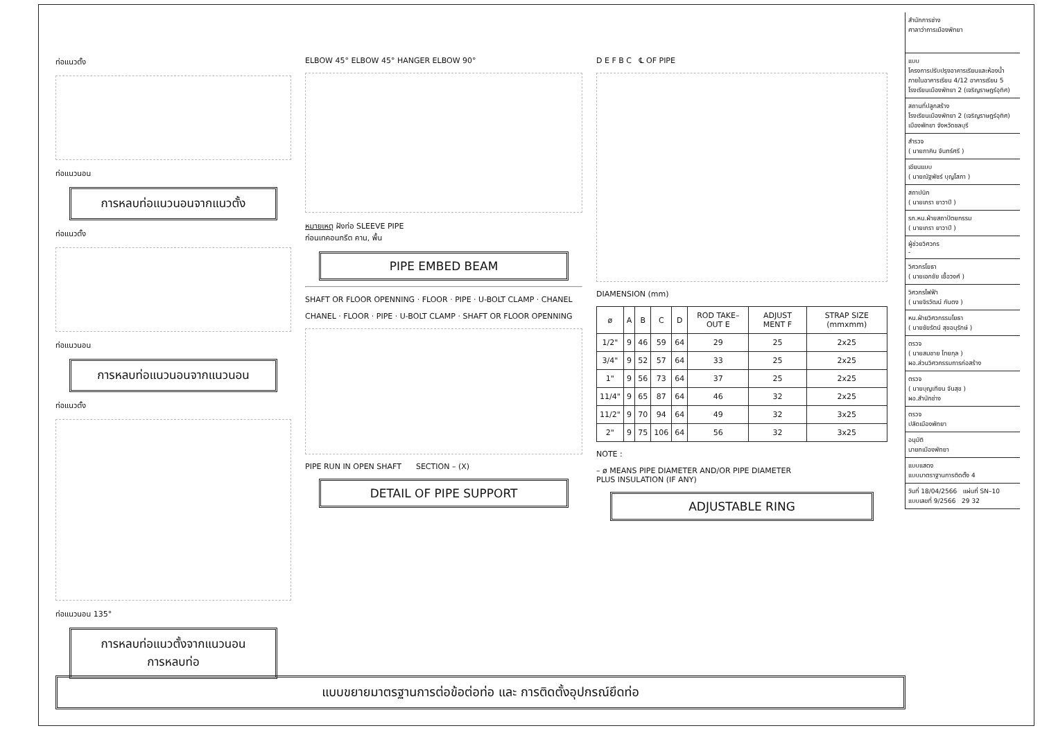ท่อแนวตั้ง
ท่อแนวนอน
การหลบท่อแนวนอนจากแนวตั้ง
ท่อแนวตั้ง
ท่อแนวนอน
การหลบท่อแนวนอนจากแนวนอน
ท่อแนวตั้ง
ท่อแนวนอน 135°
การหลบท่อแนวตั้งจากแนวนอน
การหลบท่อ
ELBOW 45° ELBOW 45° HANGER ELBOW 90°
หมายเหตุ ฝังท่อ SLEEVE PIPE
ก่อนเทคอนกรีต คาน, พื้น
PIPE EMBED BEAM
SHAFT OR FLOOR OPENNING · FLOOR · PIPE · U-BOLT CLAMP · CHANEL
CHANEL · FLOOR · PIPE · U-BOLT CLAMP · SHAFT OR FLOOR OPENNING
PIPE RUN IN OPEN SHAFT SECTION – (X)
DETAIL OF PIPE SUPPORT
D E F B C ℄ OF PIPE
DIAMENSION (mm)
| ø | A | B | C | D | ROD TAKE–OUT E | ADJUST MENT F | STRAP SIZE (mmxmm) |
| --- | --- | --- | --- | --- | --- | --- | --- |
| 1/2" | 9 | 46 | 59 | 64 | 29 | 25 | 2x25 |
| 3/4" | 9 | 52 | 57 | 64 | 33 | 25 | 2x25 |
| 1" | 9 | 56 | 73 | 64 | 37 | 25 | 2x25 |
| 11/4" | 9 | 65 | 87 | 64 | 46 | 32 | 2x25 |
| 11/2" | 9 | 70 | 94 | 64 | 49 | 32 | 3x25 |
| 2" | 9 | 75 | 106 | 64 | 56 | 32 | 3x25 |
NOTE :
– ø MEANS PIPE DIAMETER AND/OR PIPE DIAMETER
PLUS INSULATION (IF ANY)
ADJUSTABLE RING
สำนักการช่าง
ศาลาว่าการเมืองพัทยา
แบบ
โครงการปรับปรุงอาคารเรียนและห้องน้ำ ภายในอาคารเรียน 4/12 อาคารเรียน 5 โรงเรียนเมืองพัทยา 2 (เจริญราษฎร์อุทิศ)
สถานที่ปลูกสร้าง
โรงเรียนเมืองพัทยา 2 (เจริญราษฎร์อุทิศ) เมืองพัทยา จังหวัดชลบุรี
สำรวจ
( นายภาคิน จันทร์ศรี )
เขียนแบบ
( นายณัฐพัชร์ บุญโสภา )
สถาปนิก
( นายเกรา ยาวาปี )
รก.หน.ฝ่ายสถาปัตยกรรม
( นายเกรา ยาวาปี )
ผู้ช่วยวิศวกร
-
วิศวกรโยธา
( นายเอกชัย เชื้อวงศ์ )
วิศวกรไฟฟ้า
( นายจิรวัฒน์ กันตง )
หน.ฝ่ายวิศวกรรมโยธา
( นายชัยรัตน์ สุขอนุรักษ์ )
ตรวจ
( นายสมชาย ไทยกุล )
ผอ.ส่วนวิศวกรรมการก่อสร้าง
ตรวจ
( นายบุญเทียน จันสุข )
ผอ.สำนักช่าง
ตรวจ
ปลัดเมืองพัทยา
อนุมัติ
นายกเมืองพัทยา
แบบแสดง
แบบมาตราฐานการติดตั้ง 4
วันที่ 18/04/2566 แผ่นที่ SN–10
แบบเลขที่ 9/2566 29 32
แบบขยายมาตรฐานการต่อข้อต่อท่อ และ การติดตั้งอุปกรณ์ยึดท่อ